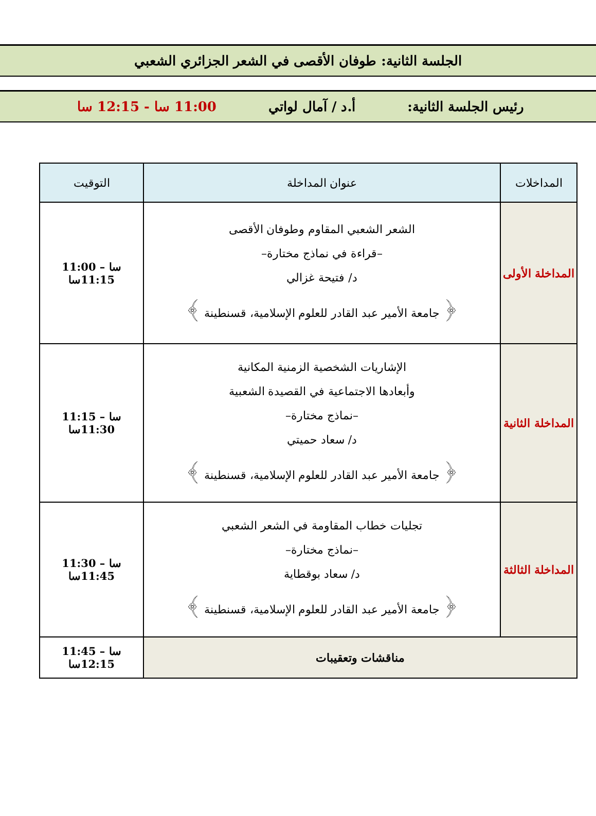الجلسة الثانية: طوفان الأقصى في الشعر الجزائري الشعبي
رئيس الجلسة الثانية: أ.د / آمال لواتي 11:00 سا - 12:15 سا
| المداخلات | عنوان المداخلة | التوقيت |
| --- | --- | --- |
| المداخلة الأولى | الشعر الشعبي المقاوم وطوفان الأقصى –قراءة في نماذج مختارة– د/ فتيحة غزالي ﴿ جامعة الأمير عبد القادر للعلوم الإسلامية، قسنطينة ﴾ | 11:00 سا –11:15سا |
| المداخلة الثانية | الإشاريات الشخصية الزمنية المكانية وأبعادها الاجتماعية في القصيدة الشعبية –نماذج مختارة– د/ سعاد حميتي ﴿ جامعة الأمير عبد القادر للعلوم الإسلامية، قسنطينة ﴾ | 11:15 سا –11:30سا |
| المداخلة الثالثة | تجليات خطاب المقاومة في الشعر الشعبي –نماذج مختارة– د/ سعاد بوقطاية ﴿ جامعة الأمير عبد القادر للعلوم الإسلامية، قسنطينة ﴾ | 11:30 سا –11:45سا |
| مناقشات وتعقيبات | | 11:45 سا –12:15سا |